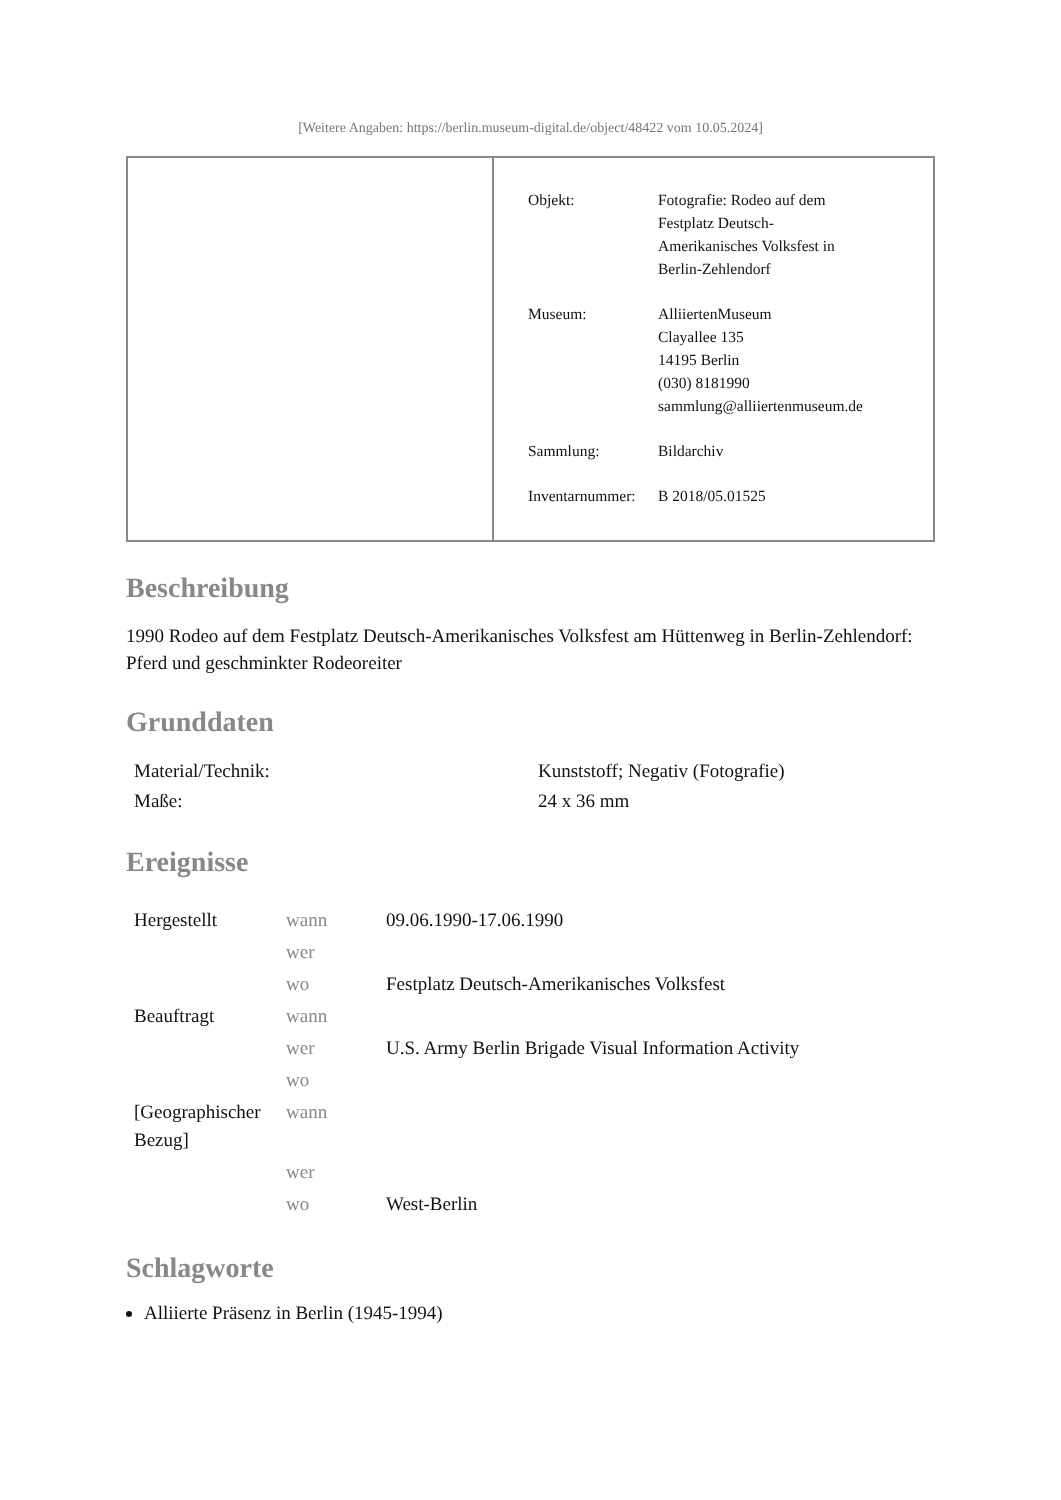[Weitere Angaben: https://berlin.museum-digital.de/object/48422 vom 10.05.2024]
| Objekt: | Fotografie: Rodeo auf dem Festplatz Deutsch- Amerikanisches Volksfest in Berlin-Zehlendorf |
| Museum: | AlliiertenMuseum Clayallee 135 14195 Berlin (030) 8181990 sammlung@alliiertenmuseum.de |
| Sammlung: | Bildarchiv |
| Inventarnummer: | B 2018/05.01525 |
Beschreibung
1990 Rodeo auf dem Festplatz Deutsch-Amerikanisches Volksfest am Hüttenweg in Berlin-Zehlendorf: Pferd und geschminkter Rodeoreiter
Grunddaten
| Material/Technik: | Kunststoff; Negativ (Fotografie) |
| Maße: | 24 x 36 mm |
Ereignisse
| Hergestellt | wann | 09.06.1990-17.06.1990 |
| | wer | |
| | wo | Festplatz Deutsch-Amerikanisches Volksfest |
| Beauftragt | wann | |
| | wer | U.S. Army Berlin Brigade Visual Information Activity |
| | wo | |
| [Geographischer Bezug] | wann | |
| | wer | |
| | wo | West-Berlin |
Schlagworte
Alliierte Präsenz in Berlin (1945-1994)